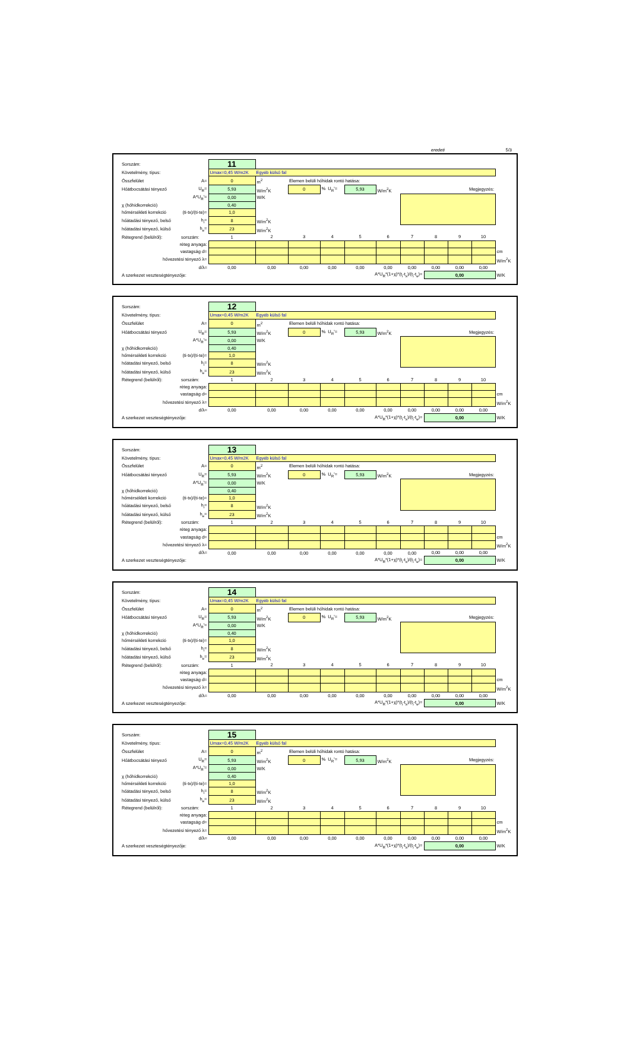eredeti 5/3
| Sorszám: | | 11 | | | | | | | | | | |
| Követelmény, típus: | | Umax=0,45 W/m2K Egyéb külső fal | | | | | | | | | | |
| Összfelület | A= | 0 | m<sup>2</sup> | Elemen belüli hőhidak rontó hatása: | | | | | | | | |
| Hőátbocsátási tényező | U<sub>R</sub>= | 5,93 | W/m<sup>2</sup>K | 0 | % U<sub>R</sub>'= | 5,93 | W/m<sup>2</sup>K | Megjegyzés: | | | | |
| | A*U<sub>R</sub>'= | 0,00 | W/K | | | | | | | | | |
| χ (hőhídkorrekció) | | 0,40 | | | | | | | | | | |
| hőmérsékleti korrekció | (ti-tx)/(ti-te)= | 1,0 | | | | | | | | | | |
| hőátadási tényező, belső | h<sub>i</sub>= | 8 | W/m<sup>2</sup>K | | | | | | | | | |
| hőátadási tényező, külső | h<sub>e</sub>= | 23 | W/m<sup>2</sup>K | | | | | | | | | |
| Rétegrend (belülről): | sorszám: | 1 | 2 | 3 | 4 | 5 | 6 | 7 | 8 | 9 | 10 | |
| réteg anyaga: | | | | | | | | | | | | |
| vastagság d= | | | | | | | | | | | | cm |
| hővezetési tényező λ= | | | | | | | | | | | | W/m<sup>2</sup>K |
| d/λ= | | 0,00 | 0,00 | 0,00 | 0,00 | 0,00 | 0,00 | 0,00 | 0,00 | 0,00 | 0,00 | |
| A szerkezet veszteségtényezője: | | | A*U<sub>R</sub>*(1+χ)*(t<sub>i</sub>-t<sub>x</sub>)/(t<sub>i</sub>-t<sub>e</sub>)= | | | | | | 0,00 | | | W/K |
| Sorszám: | | 12 | | | | | | | | | | |
| Követelmény, típus: | | Umax=0,45 W/m2K Egyéb külső fal | | | | | | | | | | |
| Összfelület | A= | 0 | m<sup>2</sup> | Elemen belüli hőhidak rontó hatása: | | | | | | | | |
| Hőátbocsátási tényező | U<sub>R</sub>= | 5,93 | W/m<sup>2</sup>K | 0 | % U<sub>R</sub>'= | 5,93 | W/m<sup>2</sup>K | Megjegyzés: | | | | |
| | A*U<sub>R</sub>'= | 0,00 | W/K | | | | | | | | | |
| χ (hőhídkorrekció) | | 0,40 | | | | | | | | | | |
| hőmérsékleti korrekció | (ti-tx)/(ti-te)= | 1,0 | | | | | | | | | | |
| hőátadási tényező, belső | h<sub>i</sub>= | 8 | W/m<sup>2</sup>K | | | | | | | | | |
| hőátadási tényező, külső | h<sub>e</sub>= | 23 | W/m<sup>2</sup>K | | | | | | | | | |
| Rétegrend (belülről): | sorszám: | 1 | 2 | 3 | 4 | 5 | 6 | 7 | 8 | 9 | 10 | |
| réteg anyaga: | | | | | | | | | | | | |
| vastagság d= | | | | | | | | | | | | cm |
| hővezetési tényező λ= | | | | | | | | | | | | W/m<sup>2</sup>K |
| d/λ= | | 0,00 | 0,00 | 0,00 | 0,00 | 0,00 | 0,00 | 0,00 | 0,00 | 0,00 | 0,00 | |
| A szerkezet veszteségtényezője: | | | A*U<sub>R</sub>*(1+χ)*(t<sub>i</sub>-t<sub>x</sub>)/(t<sub>i</sub>-t<sub>e</sub>)= | | | | | | 0,00 | | | W/K |
| Sorszám: | | 13 | | | | | | | | | | |
| Követelmény, típus: | | Umax=0,45 W/m2K Egyéb külső fal | | | | | | | | | | |
| Összfelület | A= | 0 | m<sup>2</sup> | Elemen belüli hőhidak rontó hatása: | | | | | | | | |
| Hőátbocsátási tényező | U<sub>R</sub>= | 5,93 | W/m<sup>2</sup>K | 0 | % U<sub>R</sub>'= | 5,93 | W/m<sup>2</sup>K | Megjegyzés: | | | | |
| | A*U<sub>R</sub>'= | 0,00 | W/K | | | | | | | | | |
| χ (hőhídkorrekció) | | 0,40 | | | | | | | | | | |
| hőmérsékleti korrekció | (ti-tx)/(ti-te)= | 1,0 | | | | | | | | | | |
| hőátadási tényező, belső | h<sub>i</sub>= | 8 | W/m<sup>2</sup>K | | | | | | | | | |
| hőátadási tényező, külső | h<sub>e</sub>= | 23 | W/m<sup>2</sup>K | | | | | | | | | |
| Rétegrend (belülről): | sorszám: | 1 | 2 | 3 | 4 | 5 | 6 | 7 | 8 | 9 | 10 | |
| réteg anyaga: | | | | | | | | | | | | |
| vastagság d= | | | | | | | | | | | | cm |
| hővezetési tényező λ= | | | | | | | | | | | | W/m<sup>2</sup>K |
| d/λ= | | 0,00 | 0,00 | 0,00 | 0,00 | 0,00 | 0,00 | 0,00 | 0,00 | 0,00 | 0,00 | |
| A szerkezet veszteségtényezője: | | | A*U<sub>R</sub>*(1+χ)*(t<sub>i</sub>-t<sub>x</sub>)/(t<sub>i</sub>-t<sub>e</sub>)= | | | | | | 0,00 | | | W/K |
| Sorszám: | | 14 | | | | | | | | | | |
| Követelmény, típus: | | Umax=0,45 W/m2K Egyéb külső fal | | | | | | | | | | |
| Összfelület | A= | 0 | m<sup>2</sup> | Elemen belüli hőhidak rontó hatása: | | | | | | | | |
| Hőátbocsátási tényező | U<sub>R</sub>= | 5,93 | W/m<sup>2</sup>K | 0 | % U<sub>R</sub>'= | 5,93 | W/m<sup>2</sup>K | Megjegyzés: | | | | |
| | A*U<sub>R</sub>'= | 0,00 | W/K | | | | | | | | | |
| χ (hőhídkorrekció) | | 0,40 | | | | | | | | | | |
| hőmérsékleti korrekció | (ti-tx)/(ti-te)= | 1,0 | | | | | | | | | | |
| hőátadási tényező, belső | h<sub>i</sub>= | 8 | W/m<sup>2</sup>K | | | | | | | | | |
| hőátadási tényező, külső | h<sub>e</sub>= | 23 | W/m<sup>2</sup>K | | | | | | | | | |
| Rétegrend (belülről): | sorszám: | 1 | 2 | 3 | 4 | 5 | 6 | 7 | 8 | 9 | 10 | |
| réteg anyaga: | | | | | | | | | | | | |
| vastagság d= | | | | | | | | | | | | cm |
| hővezetési tényező λ= | | | | | | | | | | | | W/m<sup>2</sup>K |
| d/λ= | | 0,00 | 0,00 | 0,00 | 0,00 | 0,00 | 0,00 | 0,00 | 0,00 | 0,00 | 0,00 | |
| A szerkezet veszteségtényezője: | | | A*U<sub>R</sub>*(1+χ)*(t<sub>i</sub>-t<sub>x</sub>)/(t<sub>i</sub>-t<sub>e</sub>)= | | | | | | 0,00 | | | W/K |
| Sorszám: | | 15 | | | | | | | | | | |
| Követelmény, típus: | | Umax=0,45 W/m2K Egyéb külső fal | | | | | | | | | | |
| Összfelület | A= | 0 | m<sup>2</sup> | Elemen belüli hőhidak rontó hatása: | | | | | | | | |
| Hőátbocsátási tényező | U<sub>R</sub>= | 5,93 | W/m<sup>2</sup>K | 0 | % U<sub>R</sub>'= | 5,93 | W/m<sup>2</sup>K | Megjegyzés: | | | | |
| | A*U<sub>R</sub>'= | 0,00 | W/K | | | | | | | | | |
| χ (hőhídkorrekció) | | 0,40 | | | | | | | | | | |
| hőmérsékleti korrekció | (ti-tx)/(ti-te)= | 1,0 | | | | | | | | | | |
| hőátadási tényező, belső | h<sub>i</sub>= | 8 | W/m<sup>2</sup>K | | | | | | | | | |
| hőátadási tényező, külső | h<sub>e</sub>= | 23 | W/m<sup>2</sup>K | | | | | | | | | |
| Rétegrend (belülről): | sorszám: | 1 | 2 | 3 | 4 | 5 | 6 | 7 | 8 | 9 | 10 | |
| réteg anyaga: | | | | | | | | | | | | |
| vastagság d= | | | | | | | | | | | | cm |
| hővezetési tényező λ= | | | | | | | | | | | | W/m<sup>2</sup>K |
| d/λ= | | 0,00 | 0,00 | 0,00 | 0,00 | 0,00 | 0,00 | 0,00 | 0,00 | 0,00 | 0,00 | |
| A szerkezet veszteségtényezője: | | | A*U<sub>R</sub>*(1+χ)*(t<sub>i</sub>-t<sub>x</sub>)/(t<sub>i</sub>-t<sub>e</sub>)= | | | | | | 0,00 | | | W/K |